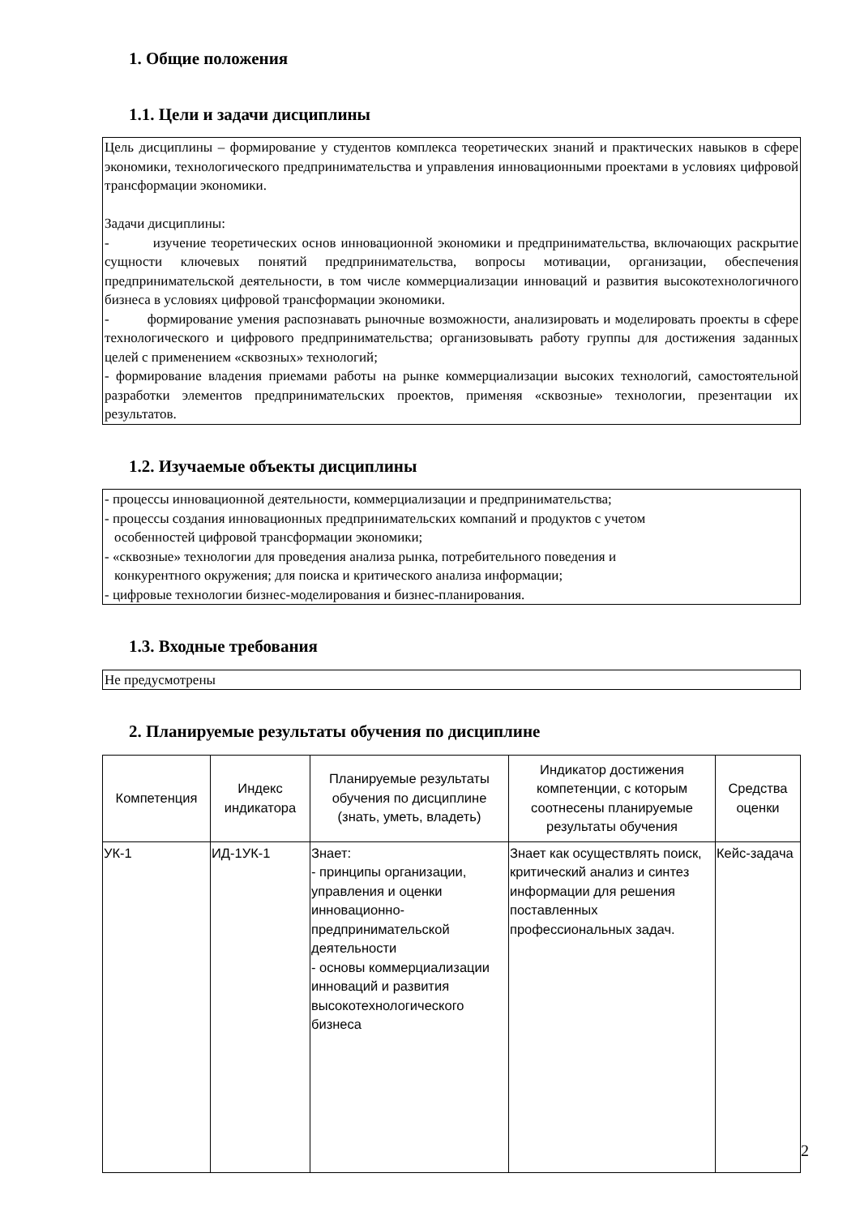1. Общие положения
1.1. Цели и задачи дисциплины
Цель дисциплины – формирование у студентов комплекса теоретических знаний и практических навыков в сфере экономики, технологического предпринимательства и управления инновационными проектами в условиях цифровой трансформации экономики.
Задачи дисциплины:
- изучение теоретических основ инновационной экономики и предпринимательства, включающих раскрытие сущности ключевых понятий предпринимательства, вопросы мотивации, организации, обеспечения предпринимательской деятельности, в том числе коммерциализации инноваций и развития высокотехнологичного бизнеса в условиях цифровой трансформации экономики.
- формирование умения распознавать рыночные возможности, анализировать и моделировать проекты в сфере технологического и цифрового предпринимательства; организовывать работу группы для достижения заданных целей с применением «сквозных» технологий;
- формирование владения приемами работы на рынке коммерциализации высоких технологий, самостоятельной разработки элементов предпринимательских проектов, применяя «сквозные» технологии, презентации их результатов.
1.2. Изучаемые объекты дисциплины
- процессы инновационной деятельности, коммерциализации и предпринимательства;
- процессы создания инновационных предпринимательских компаний и продуктов с учетом
особенностей цифровой трансформации экономики;
- «сквозные» технологии для проведения анализа рынка, потребительного поведения и
конкурентного окружения; для поиска и критического анализа информации;
- цифровые технологии бизнес-моделирования и бизнес-планирования.
1.3. Входные требования
Не предусмотрены
2. Планируемые результаты обучения по дисциплине
| Компетенция | Индекс индикатора | Планируемые результаты обучения по дисциплине (знать, уметь, владеть) | Индикатор достижения компетенции, с которым соотнесены планируемые результаты обучения | Средства оценки |
| --- | --- | --- | --- | --- |
| УК-1 | ИД-1УК-1 | Знает: - принципы организации, управления и оценки инновационно-предпринимательской деятельности - основы коммерциализации инноваций и развития высокотехнологического бизнеса | Знает как осуществлять поиск, критический анализ и синтез информации для решения поставленных профессиональных задач. | Кейс-задача |
2